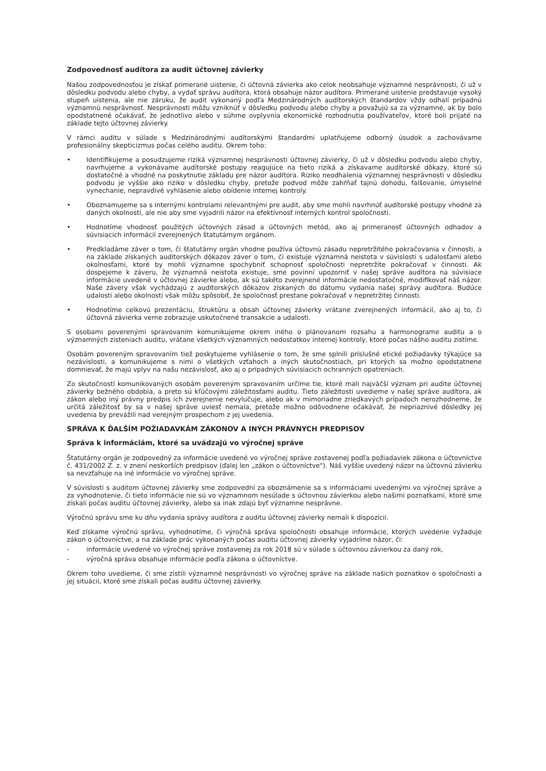Zodpovednosť audítora za audit účtovnej závierky
Našou zodpovednosťou je získať primerané uistenie, či účtovná závierka ako celok neobsahuje významné nesprávnosti, či už v dôsledku podvodu alebo chyby, a vydať správu audítora, ktorá obsahuje názor audítora. Primerané uistenie predstavuje vysoký stupeň uistenia, ale nie záruku, že audit vykonaný podľa Medzinárodných audítorských štandardov vždy odhalí prípadnú významnú nesprávnosť. Nesprávnosti môžu vzniknúť v dôsledku podvodu alebo chyby a považujú sa za významné, ak by bolo opodstatnené očakávať, že jednotlivo alebo v súhrne ovplyvnia ekonomické rozhodnutia používateľov, ktoré boli prijaté na základe tejto účtovnej závierky.
V rámci auditu v súlade s Medzinárodnými audítorskými štandardmi uplatňujeme odborný úsudok a zachovávame profesionálny skepticizmus počas celého auditu. Okrem toho:
• Identifikujeme a posudzujeme riziká významnej nesprávnosti účtovnej závierky, či už v dôsledku podvodu alebo chyby, navrhujeme a vykonávame audítorské postupy reagujúce na tieto riziká a získavame audítorské dôkazy, ktoré sú dostatočné a vhodné na poskytnutie základu pre názor audítora. Riziko neodhalenia významnej nesprávnosti v dôsledku podvodu je vyššie ako riziko v dôsledku chyby, pretože podvod môže zahŕňať tajnú dohodu, falšovanie, úmyselné vynechanie, nepravdivé vyhlásenie alebo obídenie internej kontroly.
• Oboznamujeme sa s internými kontrolami relevantnými pre audit, aby sme mohli navrhnúť audítorské postupy vhodné za daných okolností, ale nie aby sme vyjadrili názor na efektívnosť interných kontrol spoločnosti.
• Hodnotíme vhodnosť použitých účtovných zásad a účtovných metód, ako aj primeranosť účtovných odhadov a súvisiacich informácií zverejnených štatutárnym orgánom.
• Predkladáme záver o tom, či štatutárny orgán vhodne používa účtovnú zásadu nepretržitého pokračovania v činnosti, a na základe získaných audítorských dôkazov záver o tom, či existuje významná neistota v súvislosti s udalosťami alebo okolnosťami, ktoré by mohli významne spochybniť schopnosť spoločnosti nepretržite pokračovať v činnosti. Ak dospejeme k záveru, že významná neistota existuje, sme povinní upozorniť v našej správe audítora na súvisiace informácie uvedené v účtovnej závierke alebo, ak sú takéto zverejnené informácie nedostatočné, modifikovať náš názor. Naše závery však vychádzajú z audítorských dôkazov získaných do dátumu vydania našej správy audítora. Budúce udalosti alebo okolnosti však môžu spôsobiť, že spoločnosť prestane pokračovať v nepretržitej činnosti.
• Hodnotíme celkovú prezentáciu, štruktúru a obsah účtovnej závierky vrátane zverejnených informácií, ako aj to, či účtovná závierka verne zobrazuje uskutočnené transakcie a udalosti.
S osobami poverenými spravovaním komunikujeme okrem iného o plánovanom rozsahu a harmonograme auditu a o významných zisteniach auditu, vrátane všetkých významných nedostatkov internej kontroly, ktoré počas nášho auditu zistíme.
Osobám povereným spravovaním tiež poskytujeme vyhlásenie o tom, že sme splnili príslušné etické požiadavky týkajúce sa nezávislosti, a komunikujeme s nimi o všetkých vzťahoch a iných skutočnostiach, pri ktorých sa možno opodstatnene domnievať, že majú vplyv na našu nezávislosť, ako aj o prípadných súvisiacich ochranných opatreniach.
Zo skutočností komunikovaných osobám povereným spravovaním určíme tie, ktoré mali najväčší význam pri audite účtovnej závierky bežného obdobia, a preto sú kľúčovými záležitosťami auditu. Tieto záležitosti uvedieme v našej správe audítora, ak zákon alebo iný právny predpis ich zverejnenie nevylučuje, alebo ak v mimoriadne zriedkavých prípadoch nerozhodneme, že určitá záležitosť by sa v našej správe uviesť nemala, pretože možno odôvodnene očakávať, že nepriaznivé dôsledky jej uvedenia by prevážili nad verejným prospechom z jej uvedenia.
SPRÁVA K ĎALŠÍM POŽIADAVKÁM ZÁKONOV A INÝCH PRÁVNYCH PREDPISOV
Správa k informáciám, ktoré sa uvádzajú vo výročnej správe
Štatutárny orgán je zodpovedný za informácie uvedené vo výročnej správe zostavenej podľa požiadaviek zákona o účtovníctve č. 431/2002 Z. z. v znení neskorších predpisov (ďalej len „zákon o účtovníctve"). Náš vyššie uvedený názor na účtovnú závierku sa nevzťahuje na iné informácie vo výročnej správe.
V súvislosti s auditom účtovnej závierky sme zodpovední za oboznámenie sa s informáciami uvedenými vo výročnej správe a za vyhodnotenie, či tieto informácie nie sú vo významnom nesúlade s účtovnou závierkou alebo našimi poznatkami, ktoré sme získali počas auditu účtovnej závierky, alebo sa inak zdajú byť významne nesprávne.
Výročnú správu sme ku dňu vydania správy audítora z auditu účtovnej závierky nemali k dispozícii.
Keď získame výročnú správu, vyhodnotíme, či výročná správa spoločnosti obsahuje informácie, ktorých uvedenie vyžaduje zákon o účtovníctve, a na základe prác vykonaných počas auditu účtovnej závierky vyjadríme názor, či:
- informácie uvedené vo výročnej správe zostavenej za rok 2018 sú v súlade s účtovnou závierkou za daný rok,
- výročná správa obsahuje informácie podľa zákona o účtovníctve.
Okrem toho uvedieme, či sme zistili významné nesprávnosti vo výročnej správe na základe našich poznatkov o spoločnosti a jej situácii, ktoré sme získali počas auditu účtovnej závierky.